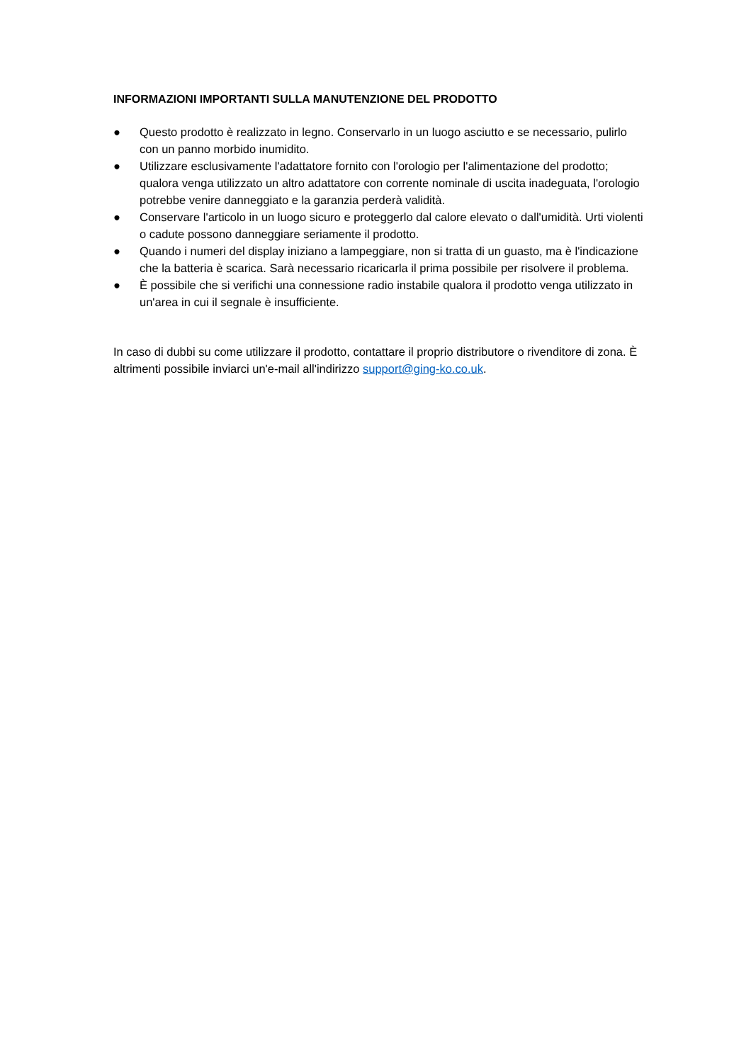INFORMAZIONI IMPORTANTI SULLA MANUTENZIONE DEL PRODOTTO
● Questo prodotto è realizzato in legno. Conservarlo in un luogo asciutto e se necessario, pulirlo con un panno morbido inumidito.
● Utilizzare esclusivamente l'adattatore fornito con l'orologio per l'alimentazione del prodotto; qualora venga utilizzato un altro adattatore con corrente nominale di uscita inadeguata, l'orologio potrebbe venire danneggiato e la garanzia perderà validità.
● Conservare l'articolo in un luogo sicuro e proteggerlo dal calore elevato o dall'umidità. Urti violenti o cadute possono danneggiare seriamente il prodotto.
● Quando i numeri del display iniziano a lampeggiare, non si tratta di un guasto, ma è l'indicazione che la batteria è scarica. Sarà necessario ricaricarla il prima possibile per risolvere il problema.
● È possibile che si verifichi una connessione radio instabile qualora il prodotto venga utilizzato in un'area in cui il segnale è insufficiente.
In caso di dubbi su come utilizzare il prodotto, contattare il proprio distributore o rivenditore di zona. È altrimenti possibile inviarci un'e-mail all'indirizzo support@ging-ko.co.uk.